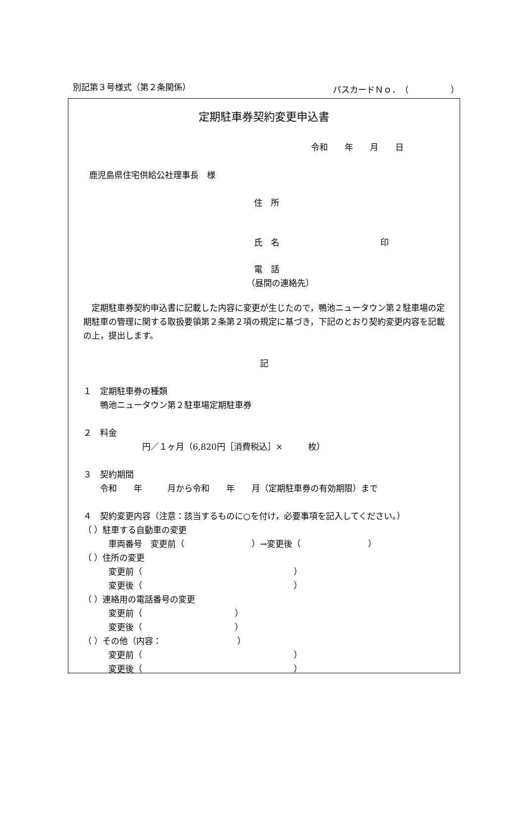別記第３号様式（第２条関係） パスカードＮｏ．（　　　　　）
定期駐車券契約変更申込書
令和　　年　　月　　日
鹿児島県住宅供給公社理事長　様
住　所
氏　名　　　　　　　　　　　　印
電　話
（昼間の連絡先）
　定期駐車券契約申込書に記載した内容に変更が生じたので，鴨池ニュータウン第２駐車場の定期駐車の管理に関する取扱要領第２条第２項の規定に基づき，下記のとおり契約変更内容を記載の上，提出します。
記
１　定期駐車券の種類
　　鴨池ニュータウン第２駐車場定期駐車券
２　料金
　　　　　　　円／１ヶ月（6,820円［消費税込］×　　　枚）
３　契約期間
　　令和　　年　　　月から令和　　年　　月（定期駐車券の有効期限）まで
４　契約変更内容（注意：該当するものに○を付け，必要事項を記入してください。）
（ ）駐車する自動車の変更
　　　車両番号　変更前（　　　　　　　　）→変更後（　　　　　　　　）
（ ）住所の変更
　　　変更前（　　　　　　　　　　　　　　　　　　）
　　　変更後（　　　　　　　　　　　　　　　　　　）
（ ）連絡用の電話番号の変更
　　　変更前（　　　　　　　　　　　）
　　　変更後（　　　　　　　　　　　）
（ ）その他（内容：　　　　　　　　　）
　　　変更前（　　　　　　　　　　　　　　　　　　）
　　　変更後（　　　　　　　　　　　　　　　　　　）